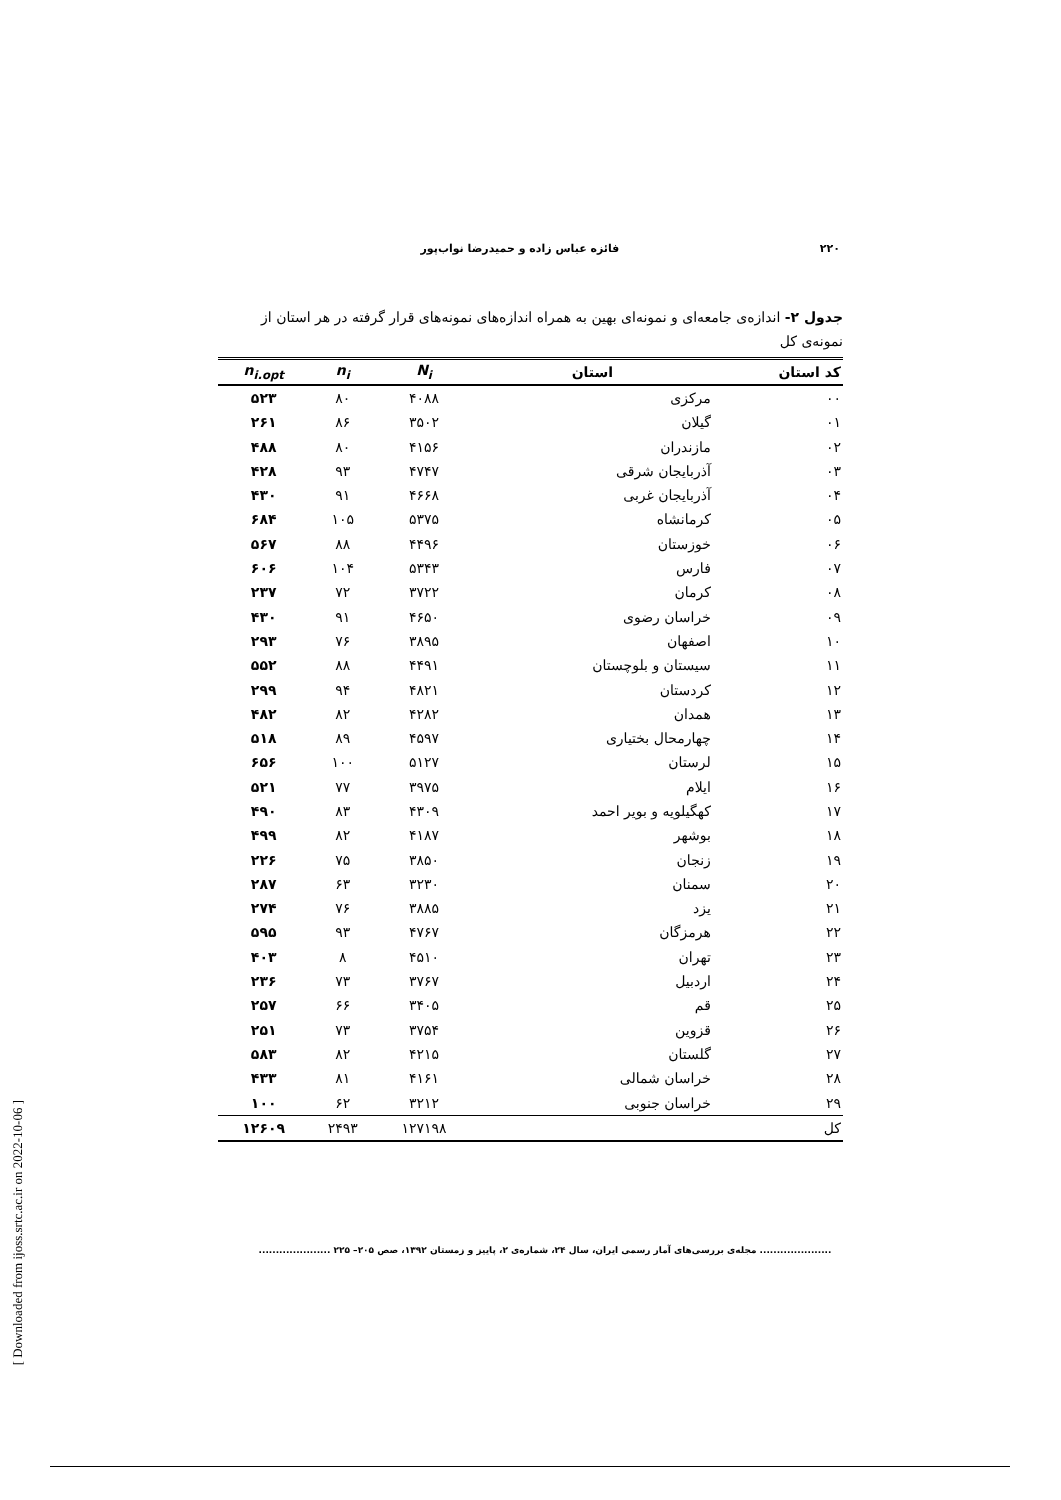[ Downloaded from ijoss.srtc.ac.ir on 2022-10-06 ]
۲۲۰ فائزه عباس زاده و حمیدرضا نواب‌پور
جدول ۲- اندازه‌ی جامعه‌ای و نمونه‌ای بهین به همراه اندازه‌های نمونه‌های قرار گرفته در هر استان از نمونه‌ی کل
| کد استان | استان | N<sub>i</sub> | n<sub>i</sub> | n<sub>i.opt</sub> |
| --- | --- | --- | --- | --- |
| ۰۰ | مرکزی | ۴۰۸۸ | ۸۰ | ۵۲۳ |
| ۰۱ | گیلان | ۳۵۰۲ | ۸۶ | ۲۶۱ |
| ۰۲ | مازندران | ۴۱۵۶ | ۸۰ | ۴۸۸ |
| ۰۳ | آذربایجان شرقی | ۴۷۴۷ | ۹۳ | ۴۲۸ |
| ۰۴ | آذربایجان غربی | ۴۶۶۸ | ۹۱ | ۴۳۰ |
| ۰۵ | کرمانشاه | ۵۳۷۵ | ۱۰۵ | ۶۸۴ |
| ۰۶ | خوزستان | ۴۴۹۶ | ۸۸ | ۵۶۷ |
| ۰۷ | فارس | ۵۳۴۳ | ۱۰۴ | ۶۰۶ |
| ۰۸ | کرمان | ۳۷۲۲ | ۷۲ | ۲۳۷ |
| ۰۹ | خراسان رضوی | ۴۶۵۰ | ۹۱ | ۴۳۰ |
| ۱۰ | اصفهان | ۳۸۹۵ | ۷۶ | ۲۹۳ |
| ۱۱ | سیستان و بلوچستان | ۴۴۹۱ | ۸۸ | ۵۵۲ |
| ۱۲ | کردستان | ۴۸۲۱ | ۹۴ | ۲۹۹ |
| ۱۳ | همدان | ۴۲۸۲ | ۸۲ | ۴۸۲ |
| ۱۴ | چهارمحال بختیاری | ۴۵۹۷ | ۸۹ | ۵۱۸ |
| ۱۵ | لرستان | ۵۱۲۷ | ۱۰۰ | ۶۵۶ |
| ۱۶ | ایلام | ۳۹۷۵ | ۷۷ | ۵۲۱ |
| ۱۷ | کهگیلویه و بویر احمد | ۴۳۰۹ | ۸۳ | ۴۹۰ |
| ۱۸ | بوشهر | ۴۱۸۷ | ۸۲ | ۴۹۹ |
| ۱۹ | زنجان | ۳۸۵۰ | ۷۵ | ۲۲۶ |
| ۲۰ | سمنان | ۳۲۳۰ | ۶۳ | ۲۸۷ |
| ۲۱ | یزد | ۳۸۸۵ | ۷۶ | ۲۷۴ |
| ۲۲ | هرمزگان | ۴۷۶۷ | ۹۳ | ۵۹۵ |
| ۲۳ | تهران | ۴۵۱۰ | ۸ | ۴۰۳ |
| ۲۴ | اردبیل | ۳۷۶۷ | ۷۳ | ۲۳۶ |
| ۲۵ | قم | ۳۴۰۵ | ۶۶ | ۲۵۷ |
| ۲۶ | قزوین | ۳۷۵۴ | ۷۳ | ۲۵۱ |
| ۲۷ | گلستان | ۴۲۱۵ | ۸۲ | ۵۸۳ |
| ۲۸ | خراسان شمالی | ۴۱۶۱ | ۸۱ | ۴۳۳ |
| ۲۹ | خراسان جنوبی | ۳۲۱۲ | ۶۲ | ۱۰۰ |
| کل | | ۱۲۷۱۹۸ | ۲۴۹۳ | ۱۲۶۰۹ |
..................... مجله‌ی بررسی‌های آمار رسمی ایران، سال ۲۴، شماره‌ی ۲، پاییز و زمستان ۱۳۹۲، صص ۲۰۵– ۲۲۵ .....................